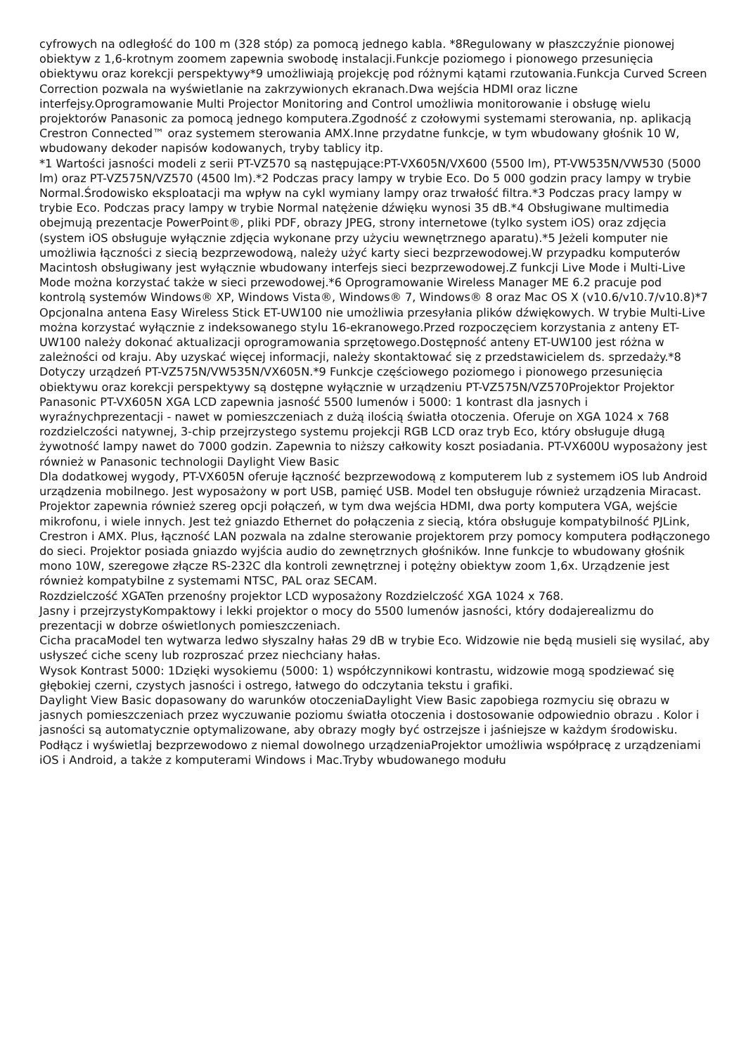cyfrowych na odległość do 100 m (328 stóp) za pomocą jednego kabla. *8Regulowany w płaszczyźnie pionowej obiektyw z 1,6-krotnym zoomem zapewnia swobodę instalacji.Funkcje poziomego i pionowego przesunięcia obiektywu oraz korekcji perspektywy*9 umożliwiają projekcję pod różnymi kątami rzutowania.Funkcja Curved Screen Correction pozwala na wyświetlanie na zakrzywionych ekranach.Dwa wejścia HDMI oraz liczne interfejsy.Oprogramowanie Multi Projector Monitoring and Control umożliwia monitorowanie i obsługę wielu projektorów Panasonic za pomocą jednego komputera.Zgodność z czołowymi systemami sterowania, np. aplikacją Crestron Connected™ oraz systemem sterowania AMX.Inne przydatne funkcje, w tym wbudowany głośnik 10 W, wbudowany dekoder napisów kodowanych, tryby tablicy itp.
*1 Wartości jasności modeli z serii PT-VZ570 są następujące:PT-VX605N/VX600 (5500 lm), PT-VW535N/VW530 (5000 lm) oraz PT-VZ575N/VZ570 (4500 lm).*2 Podczas pracy lampy w trybie Eco. Do 5 000 godzin pracy lampy w trybie Normal.Środowisko eksploatacji ma wpływ na cykl wymiany lampy oraz trwałość filtra.*3 Podczas pracy lampy w trybie Eco. Podczas pracy lampy w trybie Normal natężenie dźwięku wynosi 35 dB.*4 Obsługiwane multimedia obejmują prezentacje PowerPoint®, pliki PDF, obrazy JPEG, strony internetowe (tylko system iOS) oraz zdjęcia (system iOS obsługuje wyłącznie zdjęcia wykonane przy użyciu wewnętrznego aparatu).*5 Jeżeli komputer nie umożliwia łączności z siecią bezprzewodową, należy użyć karty sieci bezprzewodowej.W przypadku komputerów Macintosh obsługiwany jest wyłącznie wbudowany interfejs sieci bezprzewodowej.Z funkcji Live Mode i Multi-Live Mode można korzystać także w sieci przewodowej.*6 Oprogramowanie Wireless Manager ME 6.2 pracuje pod kontrolą systemów Windows® XP, Windows Vista®, Windows® 7, Windows® 8 oraz Mac OS X (v10.6/v10.7/v10.8)*7 Opcjonalna antena Easy Wireless Stick ET-UW100 nie umożliwia przesyłania plików dźwiękowych. W trybie Multi-Live można korzystać wyłącznie z indeksowanego stylu 16-ekranowego.Przed rozpoczęciem korzystania z anteny ET-UW100 należy dokonać aktualizacji oprogramowania sprzętowego.Dostępność anteny ET-UW100 jest różna w zależności od kraju. Aby uzyskać więcej informacji, należy skontaktować się z przedstawicielem ds. sprzedaży.*8 Dotyczy urządzeń PT-VZ575N/VW535N/VX605N.*9 Funkcje częściowego poziomego i pionowego przesunięcia obiektywu oraz korekcji perspektywy są dostępne wyłącznie w urządzeniu PT-VZ575N/VZ570Projektor Projektor Panasonic PT-VX605N XGA LCD zapewnia jasność 5500 lumenów i 5000: 1 kontrast dla jasnych i wyraźnychprezentacji - nawet w pomieszczeniach z dużą ilością światła otoczenia. Oferuje on XGA 1024 x 768 rozdzielczości natywnej, 3-chip przejrzystego systemu projekcji RGB LCD oraz tryb Eco, który obsługuje długą żywotność lampy nawet do 7000 godzin. Zapewnia to niższy całkowity koszt posiadania. PT-VX600U wyposażony jest również w Panasonic technologii Daylight View Basic
Dla dodatkowej wygody, PT-VX605N oferuje łączność bezprzewodową z komputerem lub z systemem iOS lub Android urządzenia mobilnego. Jest wyposażony w port USB, pamięć USB. Model ten obsługuje również urządzenia Miracast.
Projektor zapewnia również szereg opcji połączeń, w tym dwa wejścia HDMI, dwa porty komputera VGA, wejście mikrofonu, i wiele innych. Jest też gniazdo Ethernet do połączenia z siecią, która obsługuje kompatybilność PJLink, Crestron i AMX. Plus, łączność LAN pozwala na zdalne sterowanie projektorem przy pomocy komputera podłączonego do sieci. Projektor posiada gniazdo wyjścia audio do zewnętrznych głośników. Inne funkcje to wbudowany głośnik mono 10W, szeregowe złącze RS-232C dla kontroli zewnętrznej i potężny obiektyw zoom 1,6x. Urządzenie jest również kompatybilne z systemami NTSC, PAL oraz SECAM.
Rozdzielczość XGATen przenośny projektor LCD wyposażony Rozdzielczość XGA 1024 x 768.
Jasny i przejrzystyKompaktowy i lekki projektor o mocy do 5500 lumenów jasności, który dodajerealizmu do prezentacji w dobrze oświetlonych pomieszczeniach.
Cicha pracaModel ten wytwarza ledwo słyszalny hałas 29 dB w trybie Eco. Widzowie nie będą musieli się wysilać, aby usłyszeć ciche sceny lub rozproszać przez niechciany hałas.
Wysok Kontrast 5000: 1Dzięki wysokiemu (5000: 1) współczynnikowi kontrastu, widzowie mogą spodziewać się głębokiej czerni, czystych jasności i ostrego, łatwego do odczytania tekstu i grafiki.
Daylight View Basic dopasowany do warunków otoczeniaDaylight View Basic zapobiega rozmyciu się obrazu w jasnych pomieszczeniach przez wyczuwanie poziomu światła otoczenia i dostosowanie odpowiednio obrazu . Kolor i jasności są automatycznie optymalizowane, aby obrazy mogły być ostrzejsze i jaśniejsze w każdym środowisku.
Podłącz i wyświetlaj bezprzewodowo z niemal dowolnego urządzeniaProjektor umożliwia współpracę z urządzeniami iOS i Android, a także z komputerami Windows i Mac.Tryby wbudowanego modułu